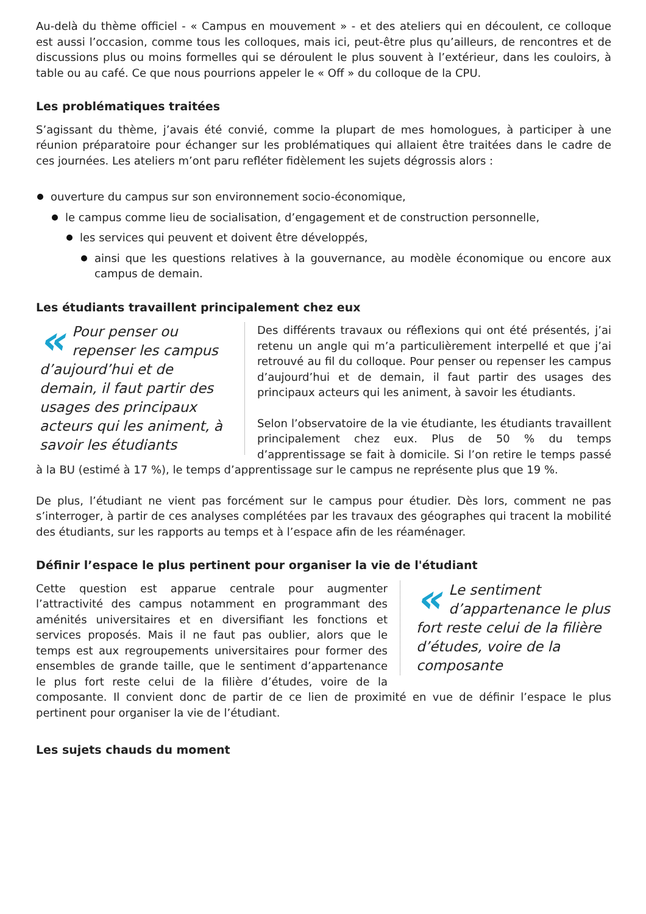Au-delà du thème officiel - « Campus en mouvement » - et des ateliers qui en découlent, ce colloque est aussi l’occasion, comme tous les colloques, mais ici, peut-être plus qu’ailleurs, de rencontres et de discussions plus ou moins formelles qui se déroulent le plus souvent à l’extérieur, dans les couloirs, à table ou au café. Ce que nous pourrions appeler le « Off » du colloque de la CPU.
Les problématiques traitées
S’agissant du thème, j’avais été convié, comme la plupart de mes homologues, à participer à une réunion préparatoire pour échanger sur les problématiques qui allaient être traitées dans le cadre de ces journées. Les ateliers m’ont paru refléter fidèlement les sujets dégrossis alors :
ouverture du campus sur son environnement socio-économique,
le campus comme lieu de socialisation, d’engagement et de construction personnelle,
les services qui peuvent et doivent être développés,
ainsi que les questions relatives à la gouvernance, au modèle économique ou encore aux campus de demain.
Les étudiants travaillent principalement chez eux
« Pour penser ou repenser les campus d’aujourd’hui et de demain, il faut partir des usages des principaux acteurs qui les animent, à savoir les étudiants
Des différents travaux ou réflexions qui ont été présentés, j’ai retenu un angle qui m’a particulièrement interpellé et que j’ai retrouvé au fil du colloque. Pour penser ou repenser les campus d’aujourd’hui et de demain, il faut partir des usages des principaux acteurs qui les animent, à savoir les étudiants.
Selon l’observatoire de la vie étudiante, les étudiants travaillent principalement chez eux. Plus de 50 % du temps d’apprentissage se fait à domicile. Si l’on retire le temps passé à la BU (estimé à 17 %), le temps d’apprentissage sur le campus ne représente plus que 19 %.
De plus, l’étudiant ne vient pas forcément sur le campus pour étudier. Dès lors, comment ne pas s’interroger, à partir de ces analyses complétées par les travaux des géographes qui tracent la mobilité des étudiants, sur les rapports au temps et à l’espace afin de les réaménager.
Définir l’espace le plus pertinent pour organiser la vie de l'étudiant
« Le sentiment d’appartenance le plus fort reste celui de la filière d’études, voire de la composante
Cette question est apparue centrale pour augmenter l’attractivité des campus notamment en programmant des aménités universitaires et en diversifiant les fonctions et services proposés. Mais il ne faut pas oublier, alors que le temps est aux regroupements universitaires pour former des ensembles de grande taille, que le sentiment d’appartenance le plus fort reste celui de la filière d’études, voire de la composante. Il convient donc de partir de ce lien de proximité en vue de définir l’espace le plus pertinent pour organiser la vie de l’étudiant.
Les sujets chauds du moment